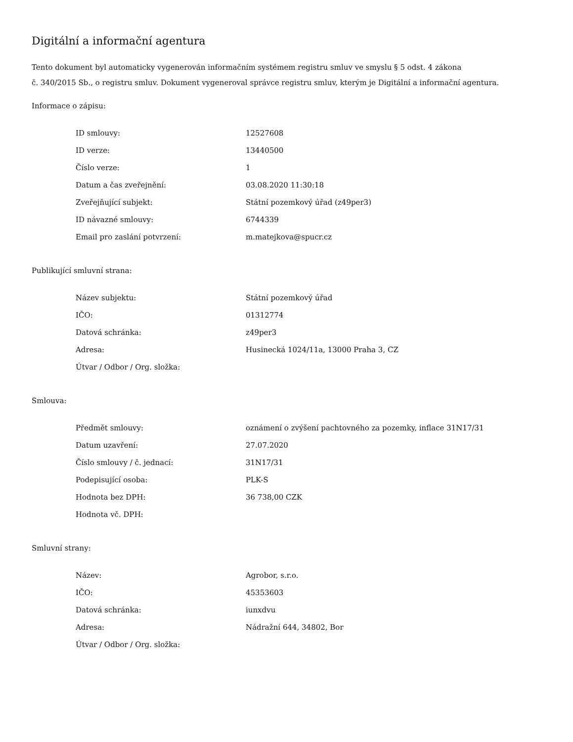Digitální a informační agentura
Tento dokument byl automaticky vygenerován informačním systémem registru smluv ve smyslu § 5 odst. 4 zákona
č. 340/2015 Sb., o registru smluv. Dokument vygeneroval správce registru smluv, kterým je Digitální a informační agentura.
Informace o zápisu:
| ID smlouvy: | 12527608 |
| ID verze: | 13440500 |
| Číslo verze: | 1 |
| Datum a čas zveřejnění: | 03.08.2020 11:30:18 |
| Zveřejňující subjekt: | Státní pozemkový úřad (z49per3) |
| ID návazné smlouvy: | 6744339 |
| Email pro zaslání potvrzení: | m.matejkova@spucr.cz |
Publikující smluvní strana:
| Název subjektu: | Státní pozemkový úřad |
| IČO: | 01312774 |
| Datová schránka: | z49per3 |
| Adresa: | Husinecká 1024/11a, 13000 Praha 3, CZ |
| Útvar / Odbor / Org. složka: | |
Smlouva:
| Předmět smlouvy: | oznámení o zvýšení pachtovného za pozemky, inflace 31N17/31 |
| Datum uzavření: | 27.07.2020 |
| Číslo smlouvy / č. jednací: | 31N17/31 |
| Podepisující osoba: | PLK-S |
| Hodnota bez DPH: | 36 738,00 CZK |
| Hodnota vč. DPH: | |
Smluvní strany:
| Název: | Agrobor, s.r.o. |
| IČO: | 45353603 |
| Datová schránka: | iunxdvu |
| Adresa: | Nádražní 644, 34802, Bor |
| Útvar / Odbor / Org. složka: | |